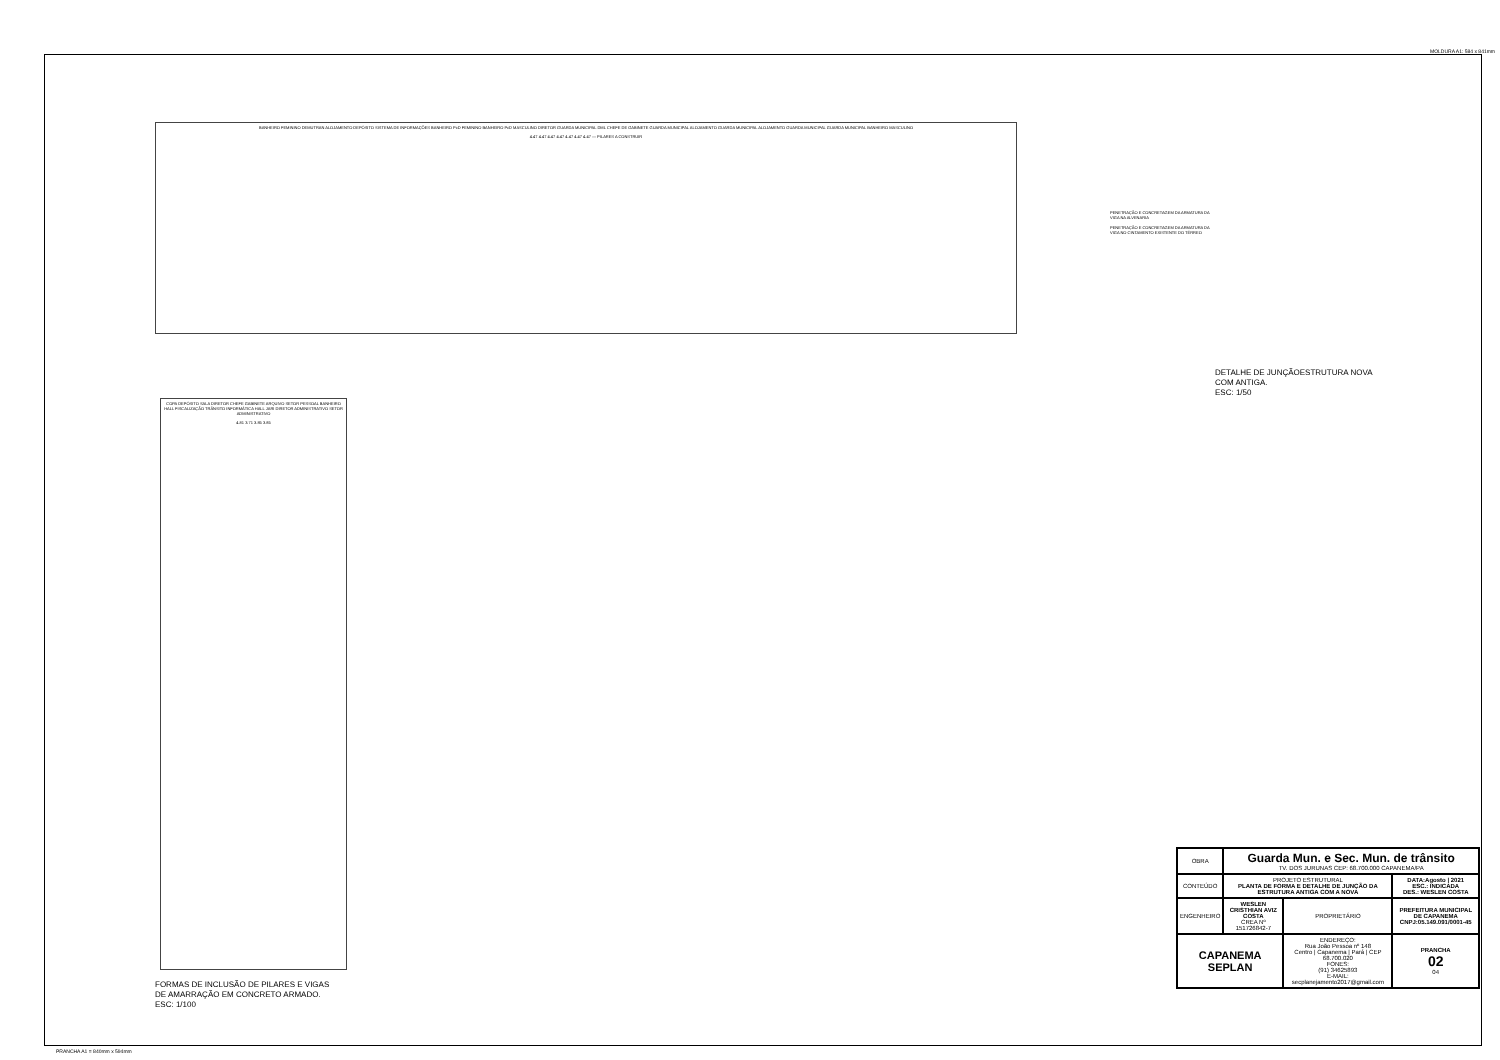MOLDURA A1: 584 x 841mm
BANHEIRO FEMININO DEMUTRAN ALOJAMENTO DEPÓSITO SISTEMA DE INFORMAÇÕES BANHEIRO PcD FEMININO BANHEIRO PcD MASCULINO DIRETOR GUARDA MUNICIPAL DML CHEFE DE GABINETE GUARDA MUNICIPAL ALOJAMENTO GUARDA MUNICIPAL ALOJAMENTO GUARDA MUNICIPAL GUARDA MUNICIPAL BANHEIRO MASCULINO
4.47 4.47 4.47 4.47 4.47 4.47 4.47 — PILARES A CONSTRUIR
COPA DEPÓSITO SALA DIRETOR CHEFE GABINETE ARQUIVO SETOR PESSOAL BANHEIRO HALL FISCALIZAÇÃO TRÂNSITO INFORMÁTICA HALL JARI DIRETOR ADMINISTRATIVO SETOR ADMINISTRATIVO
4.81 3.71 3.85 3.85
PENETRAÇÃO E CONCRETAGEM DA ARMATURA DA VIGA NA ALVENARIA
PENETRAÇÃO E CONCRETAGEM DA ARMATURA DA VIGA NO CINTAMENTO EXISTENTE DO TÉRREO
DETALHE DE JUNÇÃOESTRUTURA NOVA
COM ANTIGA.
ESC: 1/50
FORMAS DE INCLUSÃO DE PILARES E VIGAS
DE AMARRAÇÃO EM CONCRETO ARMADO.
ESC: 1/100
| OBRA | Guarda Mun. e Sec. Mun. de trânsito TV. DOS JURUNAS CEP: 68.700.000 CAPANEMA/PA | | |
| CONTEÚDO | PROJETO ESTRUTURAL PLANTA DE FORMA E DETALHE DE JUNÇÃO DA ESTRUTURA ANTIGA COM A NOVA | | DATA:Agosto / 2021 ESC.: INDICADA DES.: WESLEN COSTA |
| ENGENHEIRO | WESLEN CRISTHIAN AVIZ COSTA CREA Nº 151726842-7 | PROPRIETÁRIO | PREFEITURA MUNICIPAL DE CAPANEMA CNPJ:05.149.091/0001-45 |
| CAPANEMA SEPLAN | | ENDEREÇO: Rua João Pessoa nº 148 Centro / Capanema / Pará / CEP 68.700.020 FONES: (91) 34625893 E-MAIL: secplanejamento2017@gmail.com | PRANCHA 02 04 |
PRANCHA A1 = 840mm x 594mm